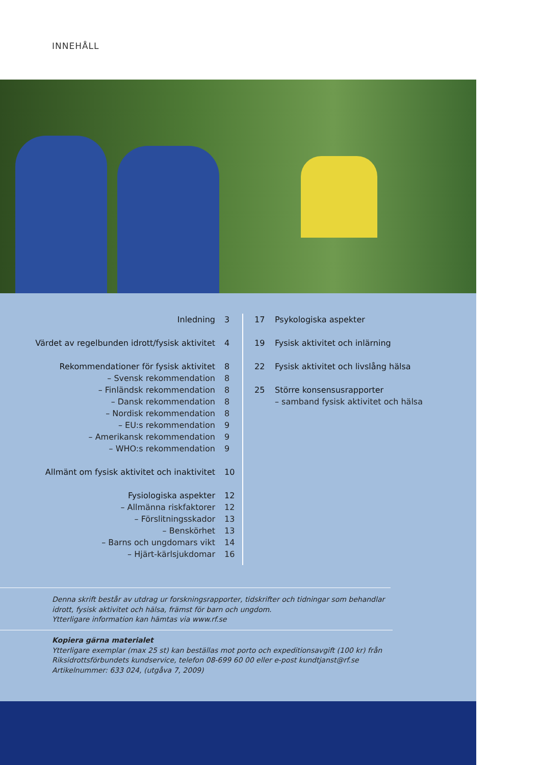INNEHÅLL
Inledning 3
Värdet av regelbunden idrott/fysisk aktivitet 4
Rekommendationer för fysisk aktivitet 8
– Svensk rekommendation 8
– Finländsk rekommendation 8
– Dansk rekommendation 8
– Nordisk rekommendation 8
– EU:s rekommendation 9
– Amerikansk rekommendation 9
– WHO:s rekommendation 9
Allmänt om fysisk aktivitet och inaktivitet 10
Fysiologiska aspekter 12
– Allmänna riskfaktorer 12
– Förslitningsskador 13
– Benskörhet 13
– Barns och ungdomars vikt 14
– Hjärt-kärlsjukdomar 16
17 Psykologiska aspekter
19 Fysisk aktivitet och inlärning
22 Fysisk aktivitet och livslång hälsa
25 Större konsensusrapporter
– samband fysisk aktivitet och hälsa
Denna skrift består av utdrag ur forskningsrapporter, tidskrifter och tidningar som behandlar
idrott, fysisk aktivitet och hälsa, främst för barn och ungdom.
Ytterligare information kan hämtas via www.rf.se
Kopiera gärna materialet
Ytterligare exemplar (max 25 st) kan beställas mot porto och expeditionsavgift (100 kr) från
Riksidrottsförbundets kundservice, telefon 08-699 60 00 eller e-post kundtjanst@rf.se
Artikelnummer: 633 024, (utgåva 7, 2009)